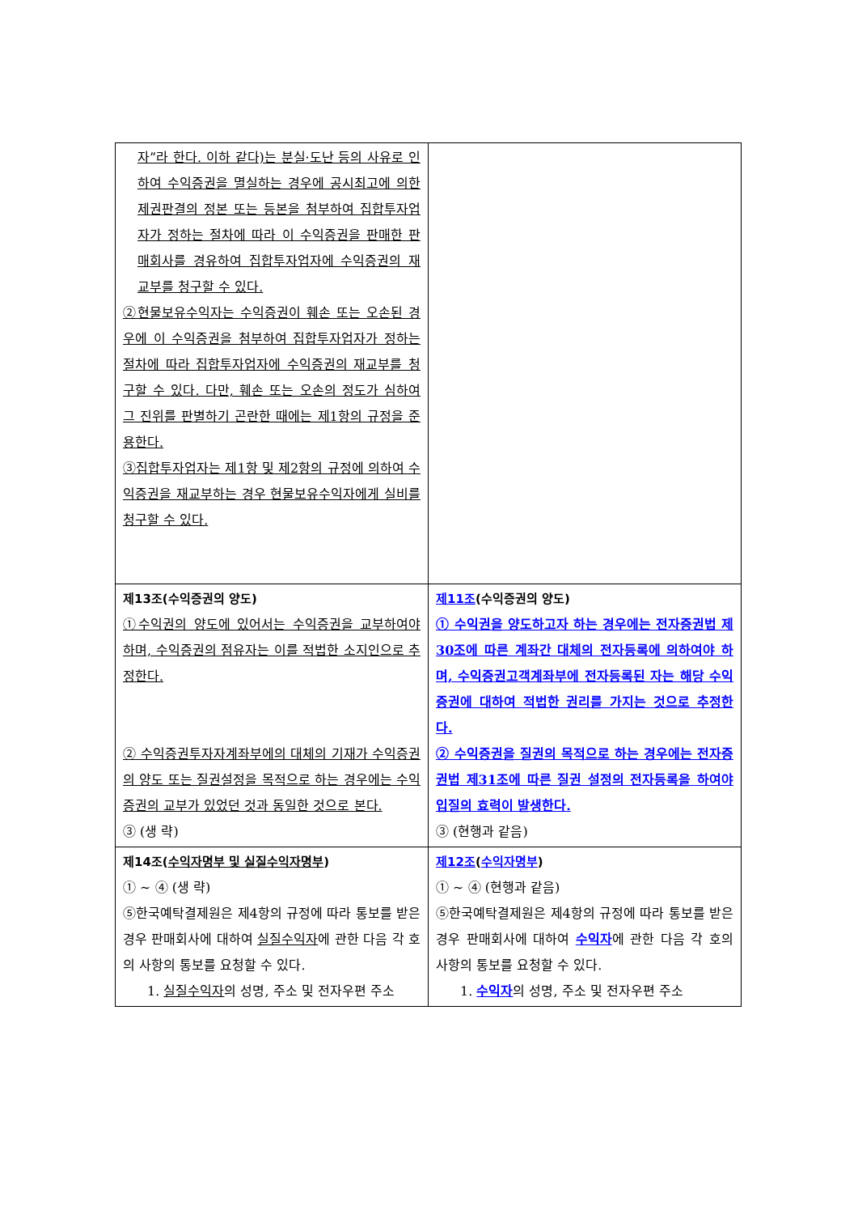| 자”라 한다. 이하 같다)는 분실·도난 등의 사유로 인하여 수익증권을 멸실하는 경우에 공시최고에 의한 제권판결의 정본 또는 등본을 첨부하여 집합투자업자가 정하는 절차에 따라 이 수익증권을 판매한 판매회사를 경유하여 집합투자업자에 수익증권의 재교부를 청구할 수 있다. ②현물보유수익자는 수익증권이 훼손 또는 오손된 경우에 이 수익증권을 첨부하여 집합투자업자가 정하는 절차에 따라 집합투자업자에 수익증권의 재교부를 청구할 수 있다. 다만, 훼손 또는 오손의 정도가 심하여 그 진위를 판별하기 곤란한 때에는 제1항의 규정을 준용한다. ③집합투자업자는 제1항 및 제2항의 규정에 의하여 수익증권을 재교부하는 경우 현물보유수익자에게 실비를 청구할 수 있다. | |
| 제13조(수익증권의 양도) ①수익권의 양도에 있어서는 수익증권을 교부하여야 하며, 수익증권의 점유자는 이를 적법한 소지인으로 추정한다. ② 수익증권투자자계좌부에의 대체의 기재가 수익증권의 양도 또는 질권설정을 목적으로 하는 경우에는 수익증권의 교부가 있었던 것과 동일한 것으로 본다. ③ (생 략) | 제11조 (수익증권의 양도) ① 수익권을 양도하고자 하는 경우에는 전자증권법 제30조에 따른 계좌간 대체의 전자등록에 의하여야 하며, 수익증권고객계좌부에 전자등록된 자는 해당 수익증권에 대하여 적법한 권리를 가지는 것으로 추정한다. ② 수익증권을 질권의 목적으로 하는 경우에는 전자증권법 제31조에 따른 질권 설정의 전자등록을 하여야 입질의 효력이 발생한다. ③ (현행과 같음) |
| 제14조( 수익자명부 및 실질수익자명부 ) ① ~ ④ (생 략) ⑤한국예탁결제원은 제4항의 규정에 따라 통보를 받은 경우 판매회사에 대하여 실질수익자 에 관한 다음 각 호의 사항의 통보를 요청할 수 있다. 1. 실질수익자 의 성명, 주소 및 전자우편 주소 | 제12조 ( 수익자명부 ) ① ~ ④ (현행과 같음) ⑤한국예탁결제원은 제4항의 규정에 따라 통보를 받은 경우 판매회사에 대하여 수익자 에 관한 다음 각 호의 사항의 통보를 요청할 수 있다. 1. 수익자 의 성명, 주소 및 전자우편 주소 |